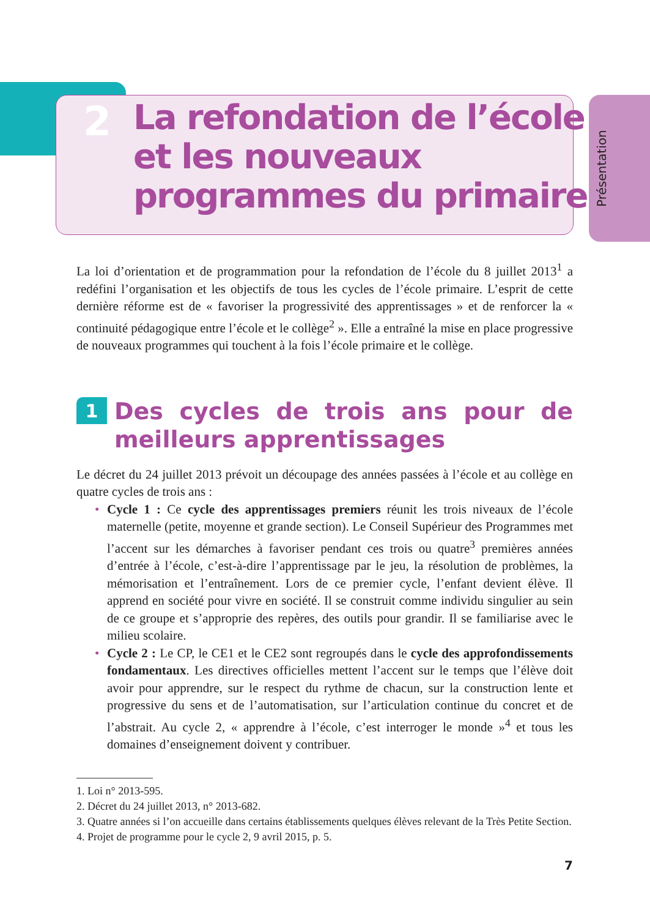Présentation
2
La refondation de l’école
et les nouveaux
programmes du primaire
La loi d’orientation et de programmation pour la refondation de l’école du 8 juillet 2013<sup>1</sup> a redéfini l’organisation et les objectifs de tous les cycles de l’école primaire. L’esprit de cette dernière réforme est de « favoriser la progressivité des apprentissages » et de renforcer la « continuité pédagogique entre l’école et le collège<sup>2</sup> ». Elle a entraîné la mise en place progressive de nouveaux programmes qui touchent à la fois l’école primaire et le collège.
1 Des cycles de trois ans pour de meilleurs apprentissages
Le décret du 24 juillet 2013 prévoit un découpage des années passées à l’école et au collège en quatre cycles de trois ans :
• Cycle 1 : Ce cycle des apprentissages premiers réunit les trois niveaux de l’école maternelle (petite, moyenne et grande section). Le Conseil Supérieur des Programmes met l’accent sur les démarches à favoriser pendant ces trois ou quatre<sup>3</sup> premières années d’entrée à l’école, c’est-à-dire l’apprentissage par le jeu, la résolution de problèmes, la mémorisation et l’entraînement. Lors de ce premier cycle, l’enfant devient élève. Il apprend en société pour vivre en société. Il se construit comme individu singulier au sein de ce groupe et s’approprie des repères, des outils pour grandir. Il se familiarise avec le milieu scolaire.
• Cycle 2 : Le CP, le CE1 et le CE2 sont regroupés dans le cycle des approfondissements fondamentaux. Les directives officielles mettent l’accent sur le temps que l’élève doit avoir pour apprendre, sur le respect du rythme de chacun, sur la construction lente et progressive du sens et de l’automatisation, sur l’articulation continue du concret et de l’abstrait. Au cycle 2, « apprendre à l’école, c’est interroger le monde »<sup>4</sup> et tous les domaines d’enseignement doivent y contribuer.
1. Loi n° 2013-595.
2. Décret du 24 juillet 2013, n° 2013-682.
3. Quatre années si l’on accueille dans certains établissements quelques élèves relevant de la Très Petite Section.
4. Projet de programme pour le cycle 2, 9 avril 2015, p. 5.
7